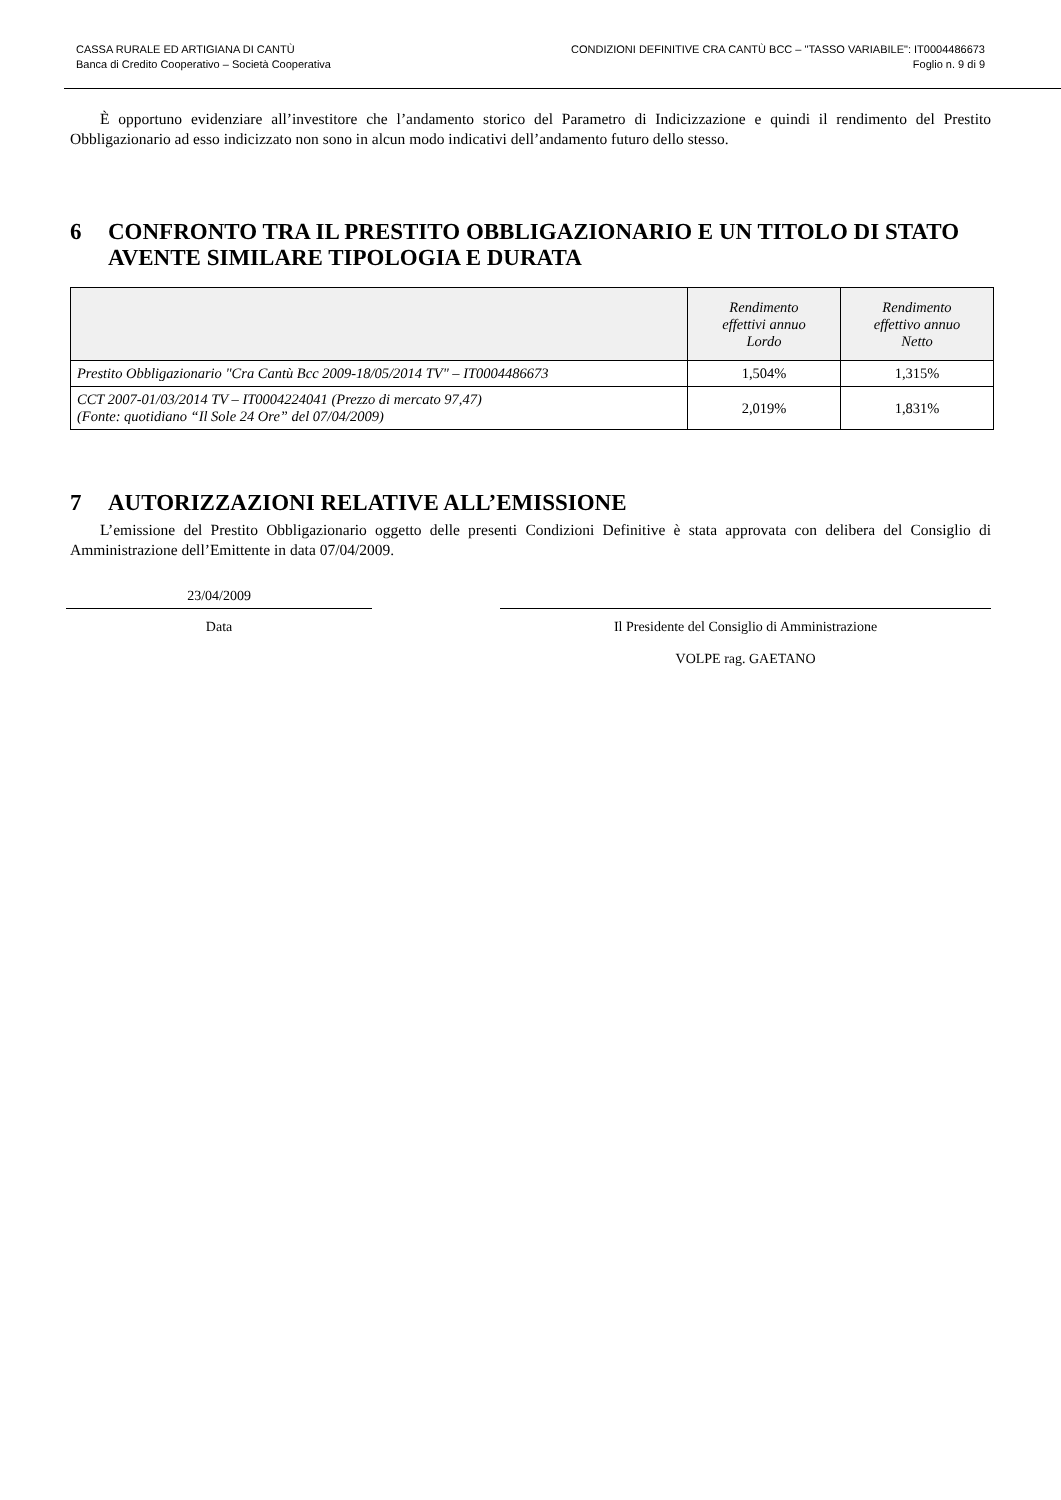CASSA RURALE ED ARTIGIANA DI CANTÙ
Banca di Credito Cooperativo – Società Cooperativa
CONDIZIONI DEFINITIVE CRA CANTÙ BCC – "TASSO VARIABILE": IT0004486673
Foglio n. 9 di 9
È opportuno evidenziare all’investitore che l’andamento storico del Parametro di Indicizzazione e quindi il rendimento del Prestito Obbligazionario ad esso indicizzato non sono in alcun modo indicativi dell’andamento futuro dello stesso.
6 CONFRONTO TRA IL PRESTITO OBBLIGAZIONARIO E UN TITOLO DI STATO AVENTE SIMILARE TIPOLOGIA E DURATA
| | Rendimento effettivi annuo Lordo | Rendimento effettivo annuo Netto |
| --- | --- | --- |
| Prestito Obbligazionario "Cra Cantù Bcc 2009-18/05/2014 TV" – IT0004486673 | 1,504% | 1,315% |
| CCT 2007-01/03/2014 TV – IT0004224041 (Prezzo di mercato 97,47) (Fonte: quotidiano “Il Sole 24 Ore” del 07/04/2009) | 2,019% | 1,831% |
7 AUTORIZZAZIONI RELATIVE ALL’EMISSIONE
L’emissione del Prestito Obbligazionario oggetto delle presenti Condizioni Definitive è stata approvata con delibera del Consiglio di Amministrazione dell’Emittente in data 07/04/2009.
23/04/2009
Data
Il Presidente del Consiglio di Amministrazione
VOLPE rag. GAETANO